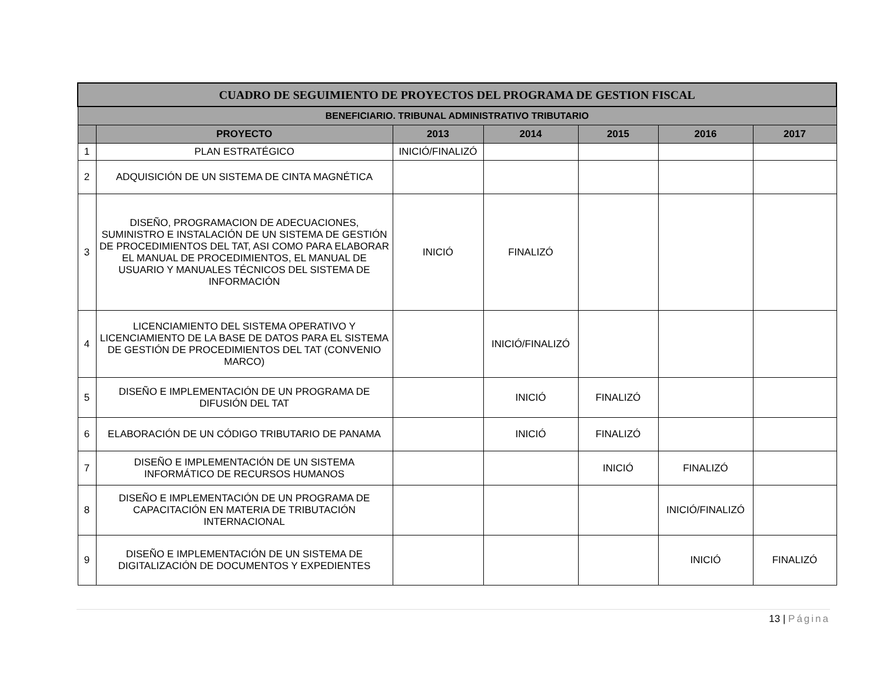| CUADRO DE SEGUIMIENTO DE PROYECTOS DEL PROGRAMA DE GESTION FISCAL | | | | | | |
| BENEFICIARIO. TRIBUNAL ADMINISTRATIVO TRIBUTARIO | | | | | | |
| | PROYECTO | 2013 | 2014 | 2015 | 2016 | 2017 |
| 1 | PLAN ESTRATÉGICO | INICIÓ/FINALIZÓ | | | | |
| 2 | ADQUISICIÓN DE UN SISTEMA DE CINTA MAGNÉTICA | | | | | |
| 3 | DISEÑO, PROGRAMACION DE ADECUACIONES, SUMINISTRO E INSTALACIÓN DE UN SISTEMA DE GESTIÓN DE PROCEDIMIENTOS DEL TAT, ASI COMO PARA ELABORAR EL MANUAL DE PROCEDIMIENTOS, EL MANUAL DE USUARIO Y MANUALES TÉCNICOS DEL SISTEMA DE INFORMACIÓN | INICIÓ | FINALIZÓ | | | |
| 4 | LICENCIAMIENTO DEL SISTEMA OPERATIVO Y LICENCIAMIENTO DE LA BASE DE DATOS PARA EL SISTEMA DE GESTIÓN DE PROCEDIMIENTOS DEL TAT (CONVENIO MARCO) | | INICIÓ/FINALIZÓ | | | |
| 5 | DISEÑO E IMPLEMENTACIÓN DE UN PROGRAMA DE DIFUSIÓN DEL TAT | | INICIÓ | FINALIZÓ | | |
| 6 | ELABORACIÓN DE UN CÓDIGO TRIBUTARIO DE PANAMA | | INICIÓ | FINALIZÓ | | |
| 7 | DISEÑO E IMPLEMENTACIÓN DE UN SISTEMA INFORMÁTICO DE RECURSOS HUMANOS | | | INICIÓ | FINALIZÓ | |
| 8 | DISEÑO E IMPLEMENTACIÓN DE UN PROGRAMA DE CAPACITACIÓN EN MATERIA DE TRIBUTACIÓN INTERNACIONAL | | | | INICIÓ/FINALIZÓ | |
| 9 | DISEÑO E IMPLEMENTACIÓN DE UN SISTEMA DE DIGITALIZACIÓN DE DOCUMENTOS Y EXPEDIENTES | | | | INICIÓ | FINALIZÓ |
13 | Página